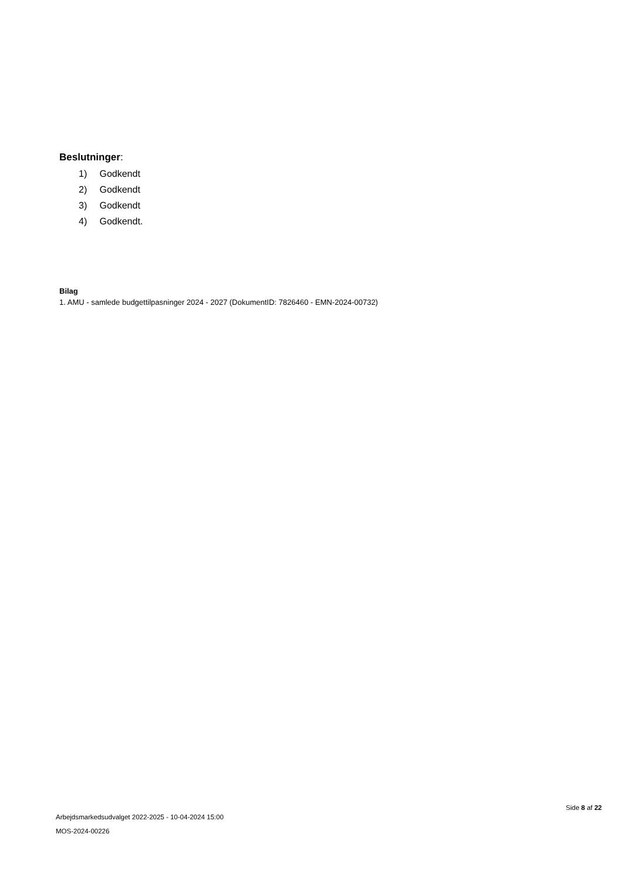Beslutninger:
1) Godkendt
2) Godkendt
3) Godkendt
4) Godkendt.
Bilag
1. AMU - samlede budgettilpasninger 2024 - 2027 (DokumentID: 7826460 - EMN-2024-00732)
Arbejdsmarkedsudvalget 2022-2025 - 10-04-2024 15:00
MOS-2024-00226
Side 8 af 22